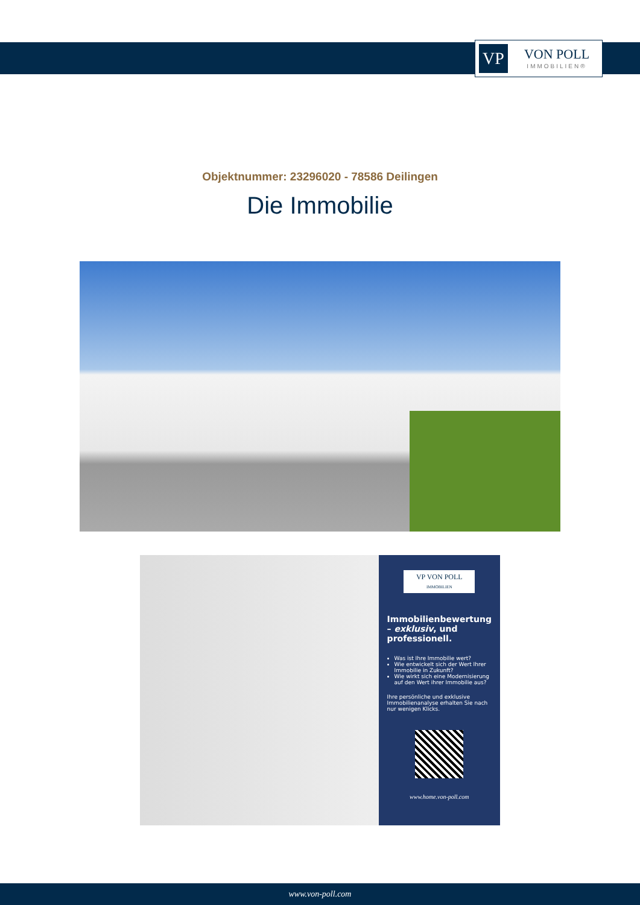VP
VON POLL
IMMOBILIEN®
Objektnummer: 23296020 - 78586 Deilingen
Die Immobilie
VP VON POLL
IMMOBILIEN
Immobilienbewertung – exklusiv, und professionell.
Was ist Ihre Immobilie wert?
Wie entwickelt sich der Wert Ihrer Immobilie in Zukunft?
Wie wirkt sich eine Modernisierung auf den Wert ihrer Immobilie aus?
Ihre persönliche und exklusive Immobilienanalyse erhalten Sie nach nur wenigen Klicks.
www.home.von-poll.com
www.von-poll.com